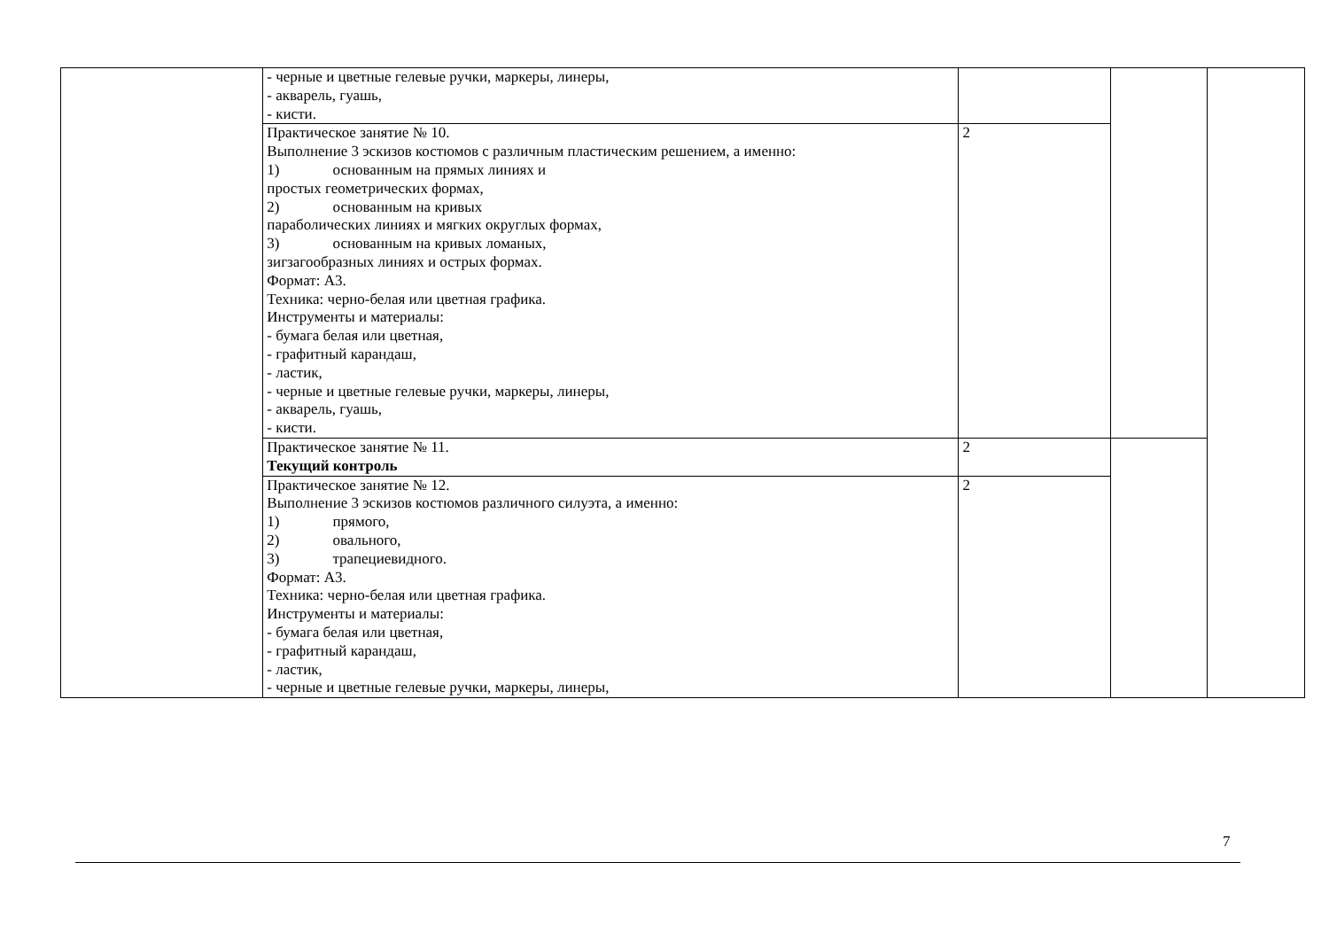| | - черные и цветные гелевые ручки, маркеры, линеры, - акварель, гуашь, - кисти. | | | |
| | Практическое занятие № 10. Выполнение 3 эскизов костюмов с различным пластическим решением, а именно: 1) основанным на прямых линиях и простых геометрических формах, 2) основанным на кривых параболических линиях и мягких округлых формах, 3) основанным на кривых ломаных, зигзагообразных линиях и острых формах. Формат: А3. Техника: черно-белая или цветная графика. Инструменты и материалы: - бумага белая или цветная, - графитный карандаш, - ластик, - черные и цветные гелевые ручки, маркеры, линеры, - акварель, гуашь, - кисти. | 2 | | |
| | Практическое занятие № 11. Текущий контроль | 2 | | |
| | Практическое занятие № 12. Выполнение 3 эскизов костюмов различного силуэта, а именно: 1) прямого, 2) овального, 3) трапециевидного. Формат: А3. Техника: черно-белая или цветная графика. Инструменты и материалы: - бумага белая или цветная, - графитный карандаш, - ластик, - черные и цветные гелевые ручки, маркеры, линеры, | 2 | | |
7